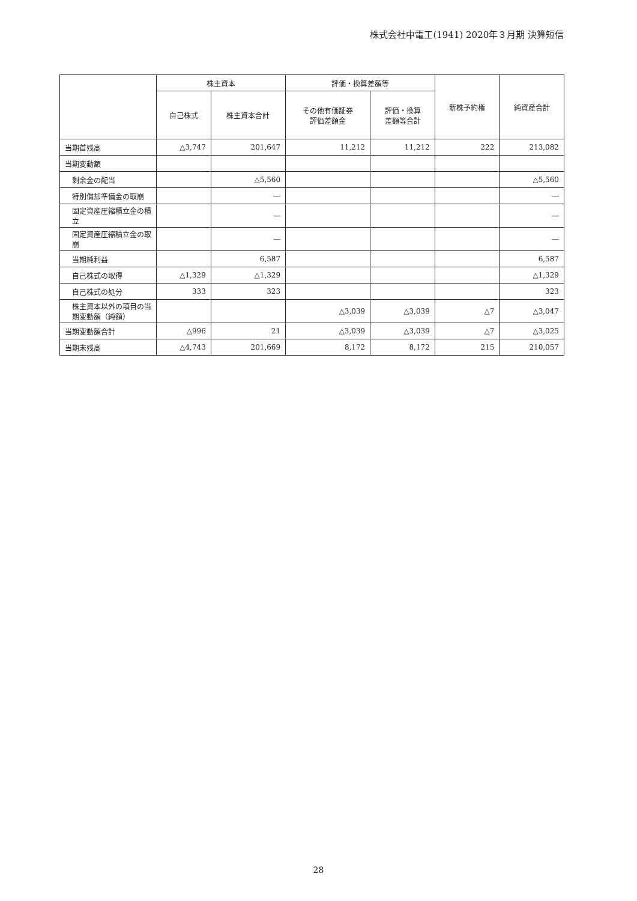株式会社中電工(1941) 2020年３月期 決算短信
| | 株主資本 | | 評価・換算差額等 | | 新株予約権 | 純資産合計 |
| --- | --- | --- | --- | --- | --- | --- |
| | 自己株式 | 株主資本合計 | その他有価証券 評価差額金 | 評価・換算 差額等合計 | | |
| 当期首残高 | △3,747 | 201,647 | 11,212 | 11,212 | 222 | 213,082 |
| 当期変動額 | | | | | | |
| 剰余金の配当 | | △5,560 | | | | △5,560 |
| 特別償却準備金の取崩 | | ― | | | | ― |
| 固定資産圧縮積立金の積立 | | ― | | | | ― |
| 固定資産圧縮積立金の取崩 | | ― | | | | ― |
| 当期純利益 | | 6,587 | | | | 6,587 |
| 自己株式の取得 | △1,329 | △1,329 | | | | △1,329 |
| 自己株式の処分 | 333 | 323 | | | | 323 |
| 株主資本以外の項目の当期変動額（純額） | | | △3,039 | △3,039 | △7 | △3,047 |
| 当期変動額合計 | △996 | 21 | △3,039 | △3,039 | △7 | △3,025 |
| 当期末残高 | △4,743 | 201,669 | 8,172 | 8,172 | 215 | 210,057 |
28